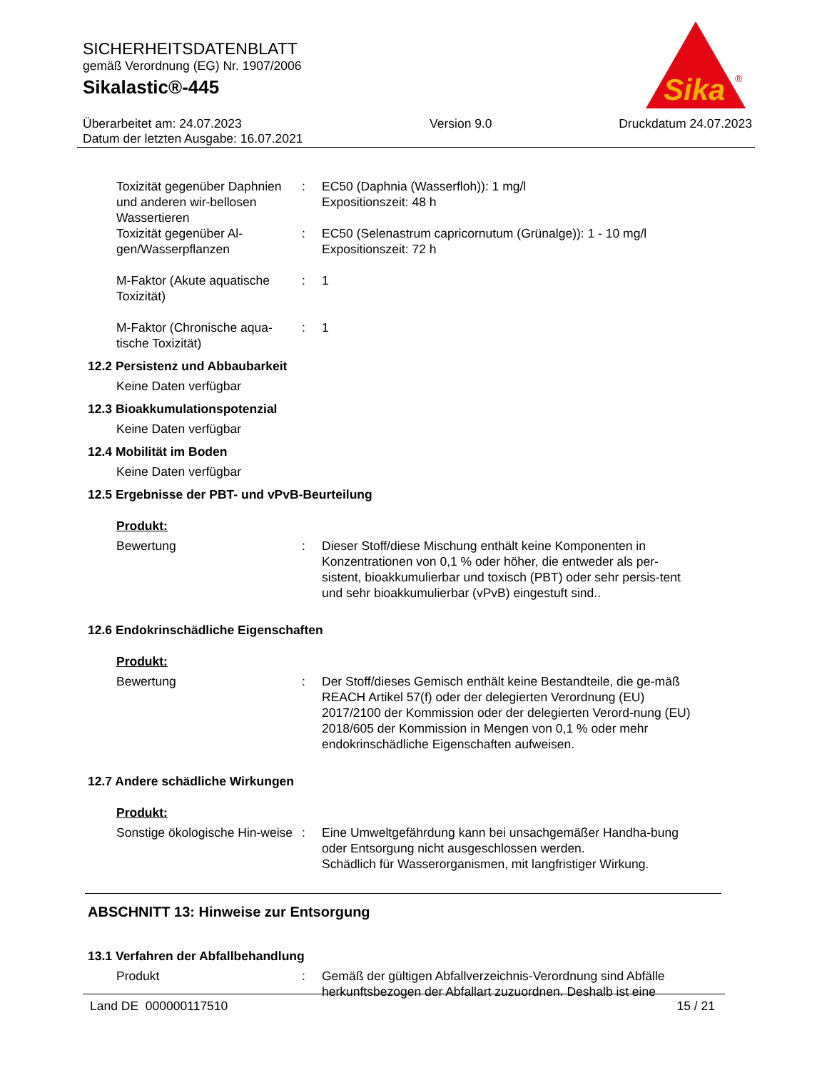SICHERHEITSDATENBLATT
gemäß Verordnung (EG) Nr. 1907/2006
Sikalastic®-445
Sika
®
Überarbeitet am: 24.07.2023
Datum der letzten Ausgabe: 16.07.2021
Version 9.0 Druckdatum 24.07.2023
Toxizität gegenüber Daphnien und anderen wir-bellosen Wassertieren
: EC50 (Daphnia (Wasserfloh)): 1 mg/l
Expositionszeit: 48 h
Toxizität gegenüber Al-gen/Wasserpflanzen
: EC50 (Selenastrum capricornutum (Grünalge)): 1 - 10 mg/l
Expositionszeit: 72 h
M-Faktor (Akute aquatische Toxizität)
: 1
M-Faktor (Chronische aqua-tische Toxizität)
: 1
12.2 Persistenz und Abbaubarkeit
Keine Daten verfügbar
12.3 Bioakkumulationspotenzial
Keine Daten verfügbar
12.4 Mobilität im Boden
Keine Daten verfügbar
12.5 Ergebnisse der PBT- und vPvB-Beurteilung
Produkt:
Bewertung : Dieser Stoff/diese Mischung enthält keine Komponenten in Konzentrationen von 0,1 % oder höher, die entweder als per-sistent, bioakkumulierbar und toxisch (PBT) oder sehr persis-tent und sehr bioakkumulierbar (vPvB) eingestuft sind..
12.6 Endokrinschädliche Eigenschaften
Produkt:
Bewertung : Der Stoff/dieses Gemisch enthält keine Bestandteile, die ge-mäß REACH Artikel 57(f) oder der delegierten Verordnung (EU) 2017/2100 der Kommission oder der delegierten Verord-nung (EU) 2018/605 der Kommission in Mengen von 0,1 % oder mehr endokrinschädliche Eigenschaften aufweisen.
12.7 Andere schädliche Wirkungen
Produkt:
Sonstige ökologische Hin-weise
: Eine Umweltgefährdung kann bei unsachgemäßer Handha-bung oder Entsorgung nicht ausgeschlossen werden.
Schädlich für Wasserorganismen, mit langfristiger Wirkung.
ABSCHNITT 13: Hinweise zur Entsorgung
13.1 Verfahren der Abfallbehandlung
Produkt : Gemäß der gültigen Abfallverzeichnis-Verordnung sind Abfälle herkunftsbezogen der Abfallart zuzuordnen. Deshalb ist eine
Land DE 000000117510 15 / 21